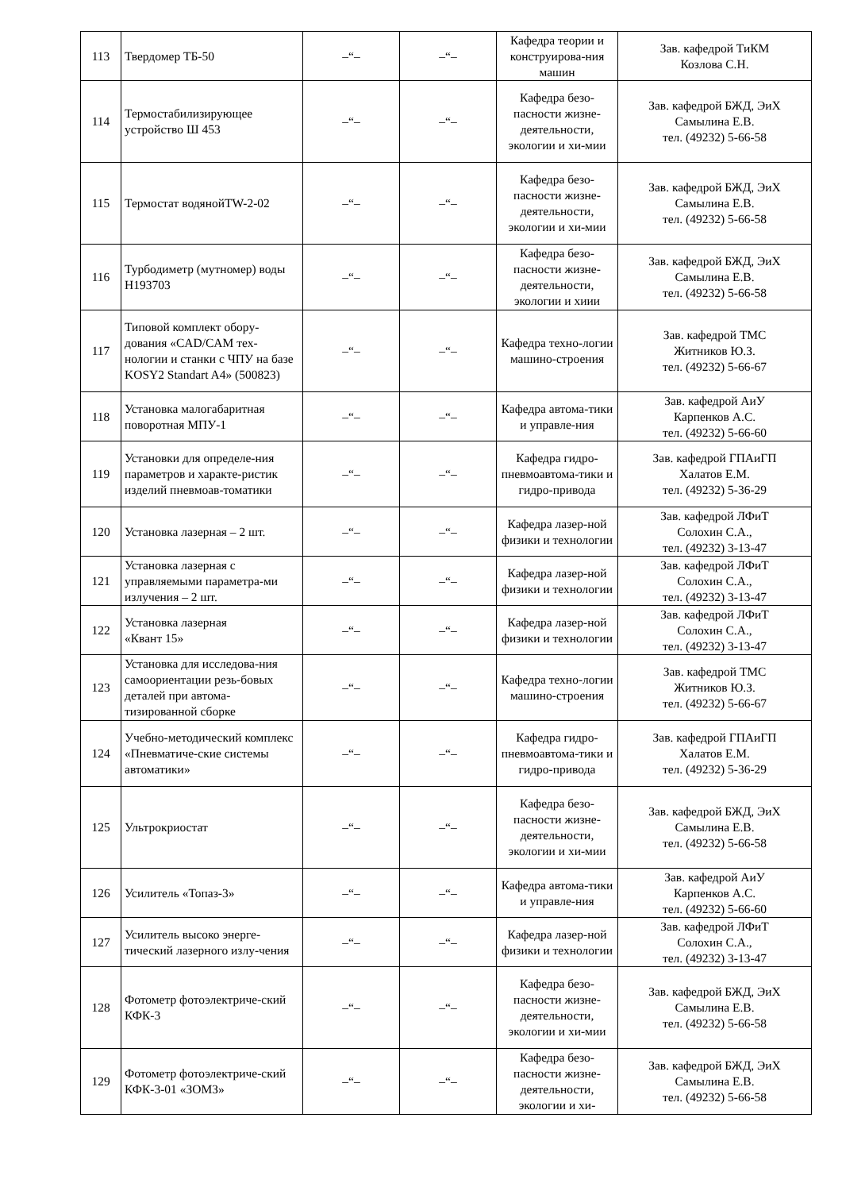| 113 | Твердомер ТБ-50 | –“– | –“– | Кафедра теории и конструирова-ния машин | Зав. кафедрой ТиКМ Козлова С.Н. |
| 114 | Термостабилизирующее устройство Ш 453 | –“– | –“– | Кафедра безо-пасности жизне-деятельности, экологии и хи-мии | Зав. кафедрой БЖД, ЭиХ Самылина Е.В. тел. (49232) 5-66-58 |
| 115 | Термостат водянойTW-2-02 | –“– | –“– | Кафедра безо-пасности жизне-деятельности, экологии и хи-мии | Зав. кафедрой БЖД, ЭиХ Самылина Е.В. тел. (49232) 5-66-58 |
| 116 | Турбодиметр (мутномер) воды Н193703 | –“– | –“– | Кафедра безо-пасности жизне-деятельности, экологии и хиии | Зав. кафедрой БЖД, ЭиХ Самылина Е.В. тел. (49232) 5-66-58 |
| 117 | Типовой комплект обору-дования «CAD/CAM тех-нологии и станки с ЧПУ на базе KOSY2 Standart A4» (500823) | –“– | –“– | Кафедра техно-логии машино-строения | Зав. кафедрой ТМС Житников Ю.З. тел. (49232) 5-66-67 |
| 118 | Установка малогабаритная поворотная МПУ-1 | –“– | –“– | Кафедра автома-тики и управле-ния | Зав. кафедрой АиУ Карпенков А.С. тел. (49232) 5-66-60 |
| 119 | Установки для определе-ния параметров и характе-ристик изделий пневмоав-томатики | –“– | –“– | Кафедра гидро-пневмоавтома-тики и гидро-привода | Зав. кафедрой ГПАиГП Халатов Е.М. тел. (49232) 5-36-29 |
| 120 | Установка лазерная – 2 шт. | –“– | –“– | Кафедра лазер-ной физики и технологии | Зав. кафедрой ЛФиТ Солохин С.А., тел. (49232) 3-13-47 |
| 121 | Установка лазерная с управляемыми параметра-ми излучения – 2 шт. | –“– | –“– | Кафедра лазер-ной физики и технологии | Зав. кафедрой ЛФиТ Солохин С.А., тел. (49232) 3-13-47 |
| 122 | Установка лазерная «Квант 15» | –“– | –“– | Кафедра лазер-ной физики и технологии | Зав. кафедрой ЛФиТ Солохин С.А., тел. (49232) 3-13-47 |
| 123 | Установка для исследова-ния самоориентации резь-бовых деталей при автома-тизированной сборке | –“– | –“– | Кафедра техно-логии машино-строения | Зав. кафедрой ТМС Житников Ю.З. тел. (49232) 5-66-67 |
| 124 | Учебно-методический комплекс «Пневматиче-ские системы автоматики» | –“– | –“– | Кафедра гидро-пневмоавтома-тики и гидро-привода | Зав. кафедрой ГПАиГП Халатов Е.М. тел. (49232) 5-36-29 |
| 125 | Ультрокриостат | –“– | –“– | Кафедра безо-пасности жизне-деятельности, экологии и хи-мии | Зав. кафедрой БЖД, ЭиХ Самылина Е.В. тел. (49232) 5-66-58 |
| 126 | Усилитель «Топаз-3» | –“– | –“– | Кафедра автома-тики и управле-ния | Зав. кафедрой АиУ Карпенков А.С. тел. (49232) 5-66-60 |
| 127 | Усилитель высоко энерге-тический лазерного излу-чения | –“– | –“– | Кафедра лазер-ной физики и технологии | Зав. кафедрой ЛФиТ Солохин С.А., тел. (49232) 3-13-47 |
| 128 | Фотометр фотоэлектриче-ский КФК-3 | –“– | –“– | Кафедра безо-пасности жизне-деятельности, экологии и хи-мии | Зав. кафедрой БЖД, ЭиХ Самылина Е.В. тел. (49232) 5-66-58 |
| 129 | Фотометр фотоэлектриче-ский КФК-3-01 «ЗОМЗ» | –“– | –“– | Кафедра безо-пасности жизне-деятельности, экологии и хи- | Зав. кафедрой БЖД, ЭиХ Самылина Е.В. тел. (49232) 5-66-58 |